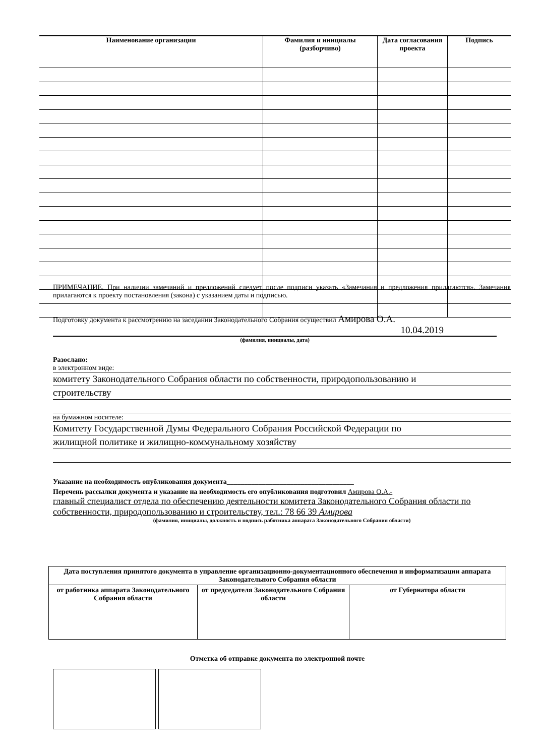| Наименование организации | Фамилия и инициалы (разборчиво) | Дата согласования проекта | Подпись |
| --- | --- | --- | --- |
ПРИМЕЧАНИЕ. При наличии замечаний и предложений следует после подписи указать «Замечания и предложения прилагаются». Замечания прилагаются к проекту постановления (закона) с указанием даты и подписью.
Подготовку документа к рассмотрению на заседании Законодательного Собрания осуществил Амирова О.А.
10.04.2019
(фамилия, инициалы, дата)
Разослано:
в электронном виде:
комитету Законодательного Собрания области по собственности, природопользованию и
строительству
на бумажном носителе:
Комитету Государственной Думы Федерального Собрания Российской Федерации по
жилищной политике и жилищно-коммунальному хозяйству
Указание на необходимость опубликования документа____________________________________
Перечень рассылки документа и указание на необходимость его опубликования подготовил Амирова О.А.-
главный специалист отдела по обеспечению деятельности комитета Законодательного Собрания области по собственности, природопользованию и строительству, тел.: 78 66 39 Амирова
(фамилия, инициалы, должность и подпись работника аппарата Законодательного Собрания области)
| Дата поступления принятого документа в управление организационно-документационного обеспечения и информатизации аппарата Законодательного Собрания области | | |
| от работника аппарата Законодательного Собрания области | от председателя Законодательного Собрания области | от Губернатора области |
Отметка об отправке документа по электронной почте